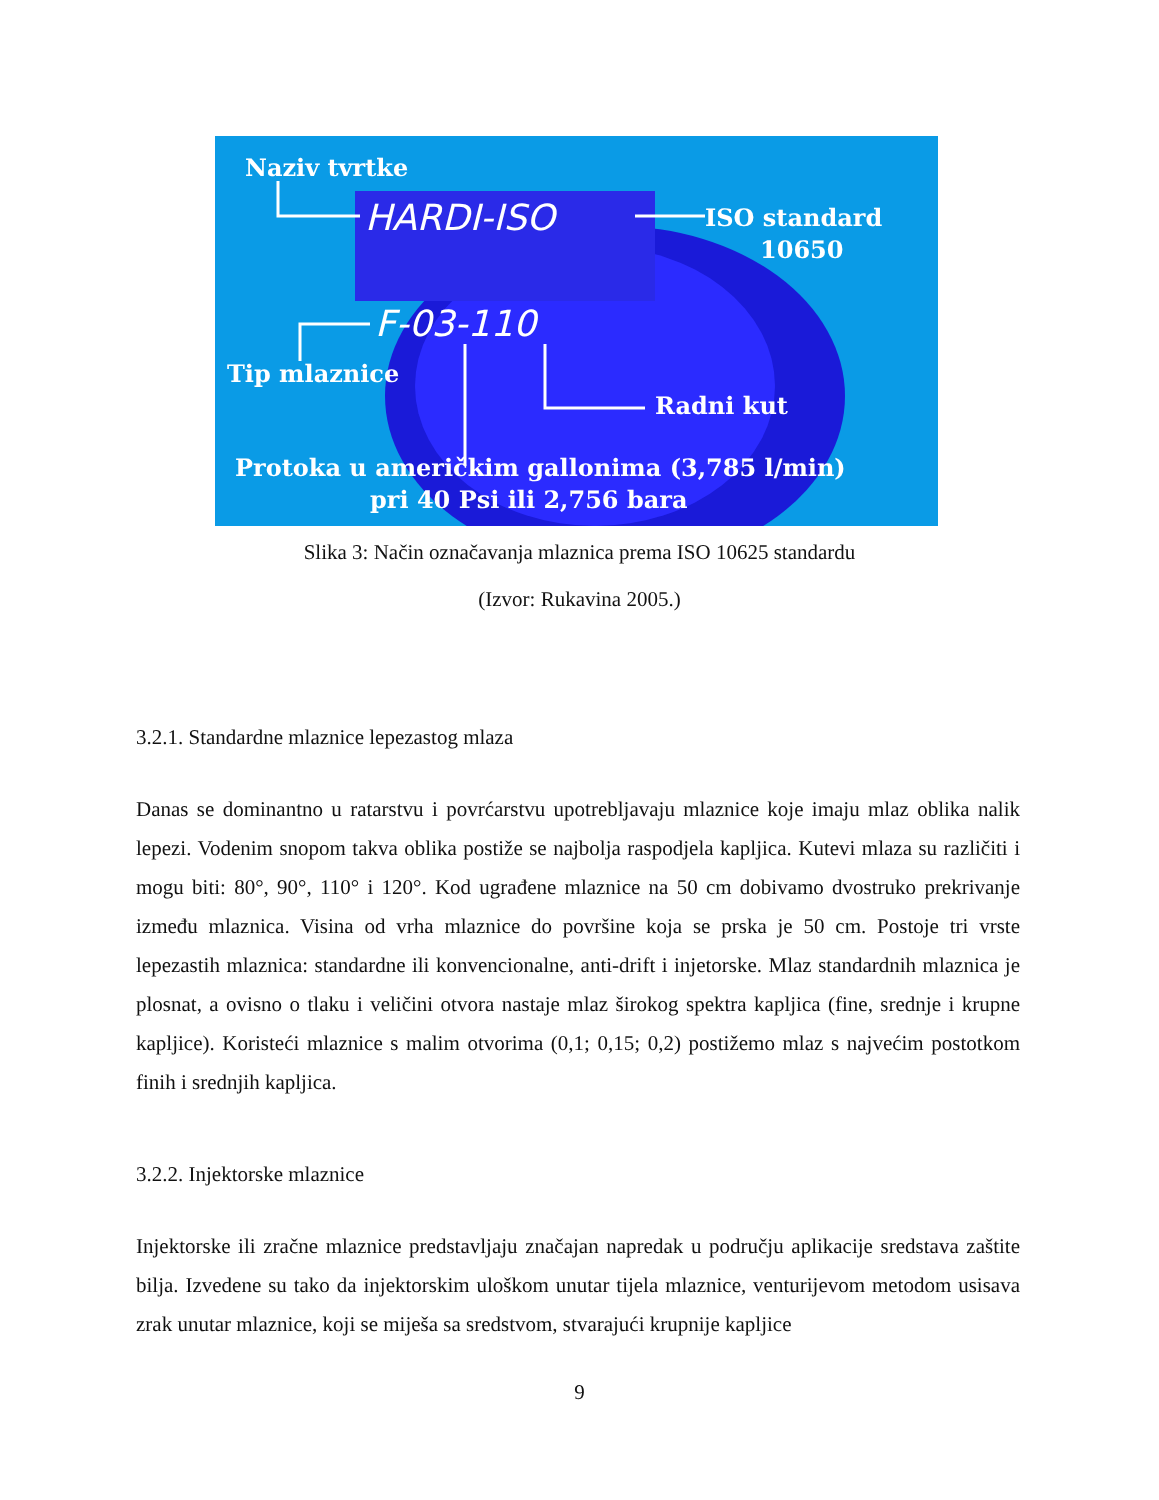Naziv tvrtke
ISO standard
10650
Tip mlaznice
Radni kut
Protoka u američkim gallonima (3,785 l/min)
pri 40 Psi ili 2,756 bara
HARDI-ISO
F-03-110
Slika 3: Način označavanja mlaznica prema ISO 10625 standardu
(Izvor: Rukavina 2005.)
3.2.1. Standardne mlaznice lepezastog mlaza
Danas se dominantno u ratarstvu i povrćarstvu upotrebljavaju mlaznice koje imaju mlaz oblika nalik lepezi. Vodenim snopom takva oblika postiže se najbolja raspodjela kapljica. Kutevi mlaza su različiti i mogu biti: 80°, 90°, 110° i 120°. Kod ugrađene mlaznice na 50 cm dobivamo dvostruko prekrivanje između mlaznica. Visina od vrha mlaznice do površine koja se prska je 50 cm. Postoje tri vrste lepezastih mlaznica: standardne ili konvencionalne, anti-drift i injetorske. Mlaz standardnih mlaznica je plosnat, a ovisno o tlaku i veličini otvora nastaje mlaz širokog spektra kapljica (fine, srednje i krupne kapljice). Koristeći mlaznice s malim otvorima (0,1; 0,15; 0,2) postižemo mlaz s najvećim postotkom finih i srednjih kapljica.
3.2.2. Injektorske mlaznice
Injektorske ili zračne mlaznice predstavljaju značajan napredak u području aplikacije sredstava zaštite bilja. Izvedene su tako da injektorskim uloškom unutar tijela mlaznice, venturijevom metodom usisava zrak unutar mlaznice, koji se miješa sa sredstvom, stvarajući krupnije kapljice
9